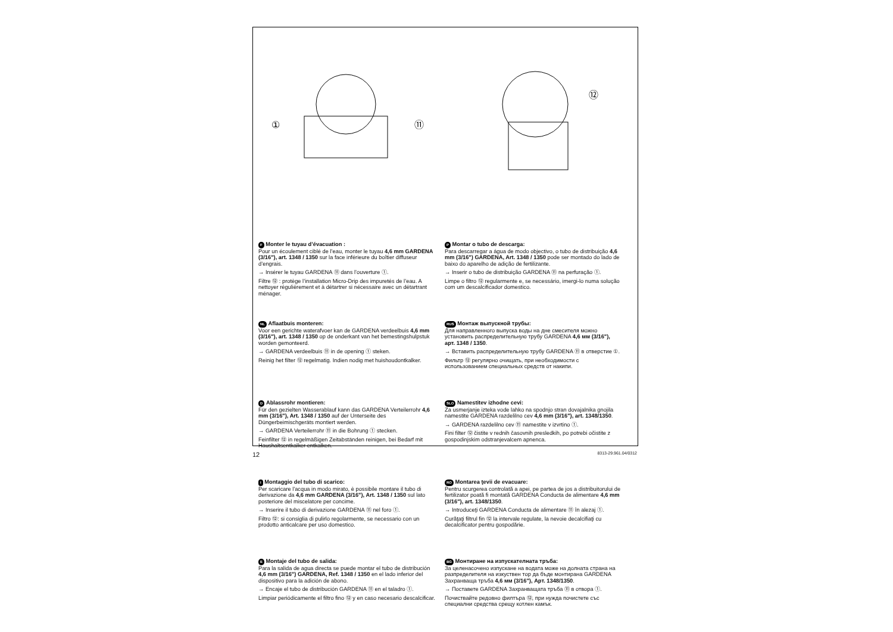①
⑪
⑫
F Monter le tuyau d’évacuation :
Pour un écoulement ciblé de l’eau, monter le tuyau 4,6 mm GARDENA (3/16"), art. 1348 / 1350 sur la face inférieure du boîtier diffuseur d’engrais.
→ Insérer le tuyau GARDENA ⑪ dans l’ouverture ①.
Filtre ⑫ : protège l’installation Micro-Drip des impuretés de l’eau. A nettoyer régulièrement et à détartrer si nécessaire avec un détartrant ménager.
NL Aflaatbuis monteren:
Voor een gerichte waterafvoer kan de GARDENA verdeelbuis 4,6 mm (3/16"), art. 1348 / 1350 op de onderkant van het bemestingshulpstuk worden gemonteerd.
→ GARDENA verdeelbuis ⑪ in de opening ① steken.
Reinig het filter ⑫ regelmatig. Indien nodig met huishoudontkalker.
D Ablassrohr montieren:
Für den gezielten Wasserablauf kann das GARDENA Verteiler­rohr 4,6 mm (3/16"), Art. 1348 / 1350 auf der Unterseite des Düngerbeimischgeräts montiert werden.
→ GARDENA Verteilerrohr ⑪ in die Bohrung ① stecken.
Feinfilter ⑫ in regelmäßigen Zeitabständen reinigen, bei Bedarf mit Haushaltsentkalker entkalken.
I Montaggio del tubo di scarico:
Per scaricare l'acqua in modo mirato, è possibile montare il tubo di derivazione da 4,6 mm GARDENA (3/16"), Art. 1348 / 1350 sul lato posteriore del miscelatore per concime.
→ Inserire il tubo di derivazione GARDENA ⑪ nel foro ①.
Filtro ⑫: si consiglia di pulirlo regolarmente, se necessario con un prodotto anticalcare per uso domestico.
E Montaje del tubo de salida:
Para la salida de agua directa se puede montar el tubo de distribución 4,6 mm (3/16") GARDENA, Ref. 1348 / 1350 en el lado inferior del dispositivo para la adición de abono.
→ Encaje el tubo de distribución GARDENA ⑪ en el taladro ①.
Limpiar periódicamente el filtro fino ⑫ y en caso necesario descalcificar.
P Montar o tubo de descarga:
Para descarregar a água de modo objectivo, o tubo de distribuição 4,6 mm (3/16") GARDENA, Art. 1348 / 1350 pode ser montado do lado de baixo do aparelho de adição de fertilizante.
→ Inserir o tubo de distribuição GARDENA ⑪ na perfuração ①.
Limpe o filtro ⑫ regularmente e, se necessário, imergi-lo numa solução com um descalcificador domestico.
RUS Монтаж выпускной трубы:
Для направленного выпуска воды на дне смесителя можно установить распределительную трубу GARDENA 4,6 мм (3/16"), арт. 1348 / 1350.
→ Вставить распределительную трубу GARDENA ⑪ в отверстие ①.
Фильтр ⑫ регулярно очищать, при необходимости с использованием специальных средств от накипи.
SLO Namestitev izhodne cevi:
Za usmerjanje izteka vode lahko na spodnjo stran dovajalnika gnojila namestite GARDENA razdelilno cev 4,6 mm (3/16"), art. 1348/1350.
→ GARDENA razdelilno cev ⑪ namestite v izvrtino ①.
Fini filter ⑫ čistite v rednih časovnih presledkih, po potrebi očistite z gospodinjskim odstranjevalcem apnenca.
RO Montarea ţevii de evacuare:
Pentru scurgerea controlată a apei, pe partea de jos a distribuitorului de fertilizator poată fi montată GARDENA Conducta de alimentare 4,6 mm (3/16"), art. 1348/1350.
→ Introduceţi GARDENA Conducta de alimentare ⑪ în alezaj ①.
Curăţaţi filtrul fin ⑫ la intervale regulate, la nevoie decalcifiaţi cu decalcificator pentru gospodărie.
BG Монтиране на изпускателната тръба:
За целенасочено изпускане на водата може на долната страна на разпределителя на изкуствен тор да бъде монтирана GARDENA Захранваща тръба 4,6 мм (3/16"), Арт. 1348/1350.
→ Поставете GARDENA Захранващата тръба ⑪ в отвора ①.
Почиствайте редовно филтъра ⑫, при нужда почистете със специални средства срещу котлен камък.
12 8313-29.961.04/0312